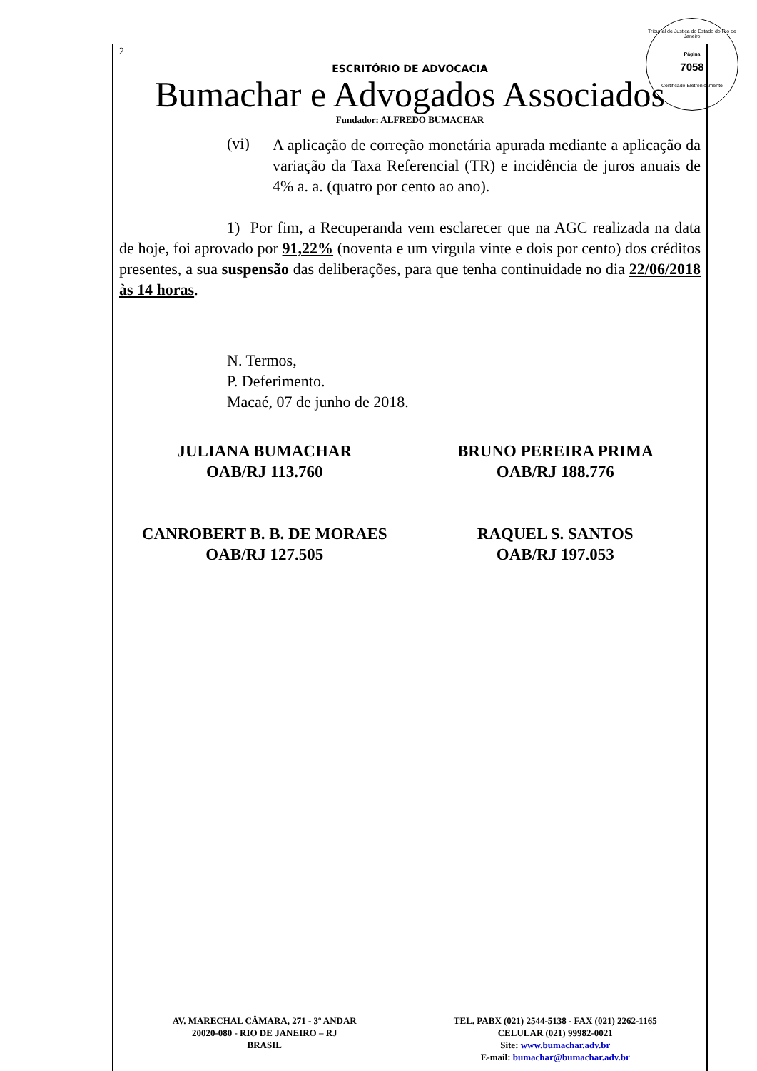Tribunal de Justiça do Estado do Rio de Janeiro
Página
7058
Certificado Eletronicamente
2
ESCRITÓRIO DE ADVOCACIA
Bumachar e Advogados Associados
Fundador: ALFREDO BUMACHAR
(vi)
A aplicação de correção monetária apurada mediante a aplicação da variação da Taxa Referencial (TR) e incidência de juros anuais de 4% a. a. (quatro por cento ao ano).
1) Por fim, a Recuperanda vem esclarecer que na AGC realizada na data de hoje, foi aprovado por 91,22% (noventa e um virgula vinte e dois por cento) dos créditos presentes, a sua suspensão das deliberações, para que tenha continuidade no dia 22/06/2018 às 14 horas.
N. Termos,
P. Deferimento.
Macaé, 07 de junho de 2018.
JULIANA BUMACHAR
OAB/RJ 113.760
BRUNO PEREIRA PRIMA
OAB/RJ 188.776
CANROBERT B. B. DE MORAES
OAB/RJ 127.505
RAQUEL S. SANTOS
OAB/RJ 197.053
AV. MARECHAL CÂMARA, 271 - 3º ANDAR
20020-080 - RIO DE JANEIRO – RJ
BRASIL
TEL. PABX (021) 2544-5138 - FAX (021) 2262-1165
CELULAR (021) 99982-0021
Site: www.bumachar.adv.br
E-mail: bumachar@bumachar.adv.br